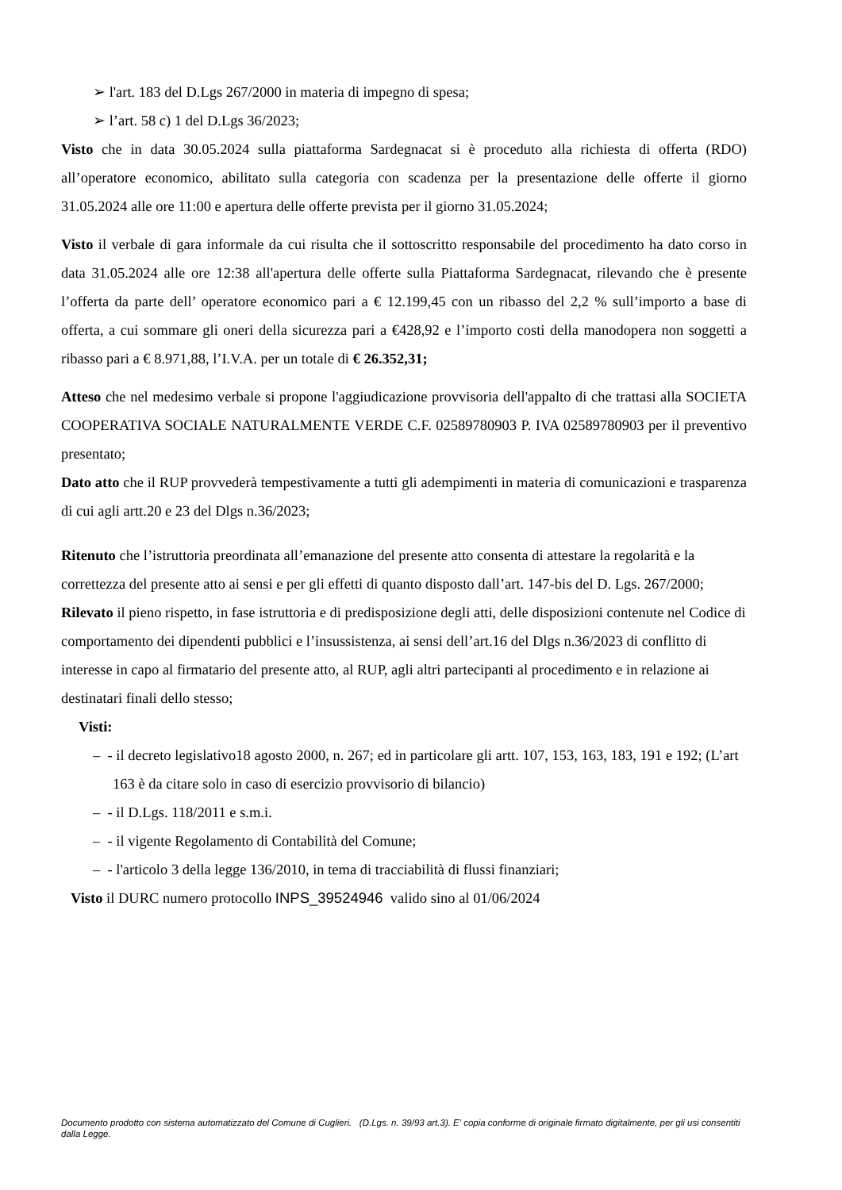➢ l'art. 183 del D.Lgs 267/2000 in materia di impegno di spesa;
➢ l’art. 58 c) 1 del D.Lgs 36/2023;
Visto che in data 30.05.2024 sulla piattaforma Sardegnacat si è proceduto alla richiesta di offerta (RDO) all’operatore economico, abilitato sulla categoria con scadenza per la presentazione delle offerte il giorno 31.05.2024 alle ore 11:00 e apertura delle offerte prevista per il giorno 31.05.2024;
Visto il verbale di gara informale da cui risulta che il sottoscritto responsabile del procedimento ha dato corso in data 31.05.2024 alle ore 12:38 all'apertura delle offerte sulla Piattaforma Sardegnacat, rilevando che è presente l’offerta da parte dell’ operatore economico pari a € 12.199,45 con un ribasso del 2,2 % sull’importo a base di offerta, a cui sommare gli oneri della sicurezza pari a €428,92 e l’importo costi della manodopera non soggetti a ribasso pari a € 8.971,88, l’I.V.A. per un totale di € 26.352,31;
Atteso che nel medesimo verbale si propone l'aggiudicazione provvisoria dell'appalto di che trattasi alla SOCIETA COOPERATIVA SOCIALE NATURALMENTE VERDE C.F. 02589780903 P. IVA 02589780903 per il preventivo presentato;
Dato atto che il RUP provvederà tempestivamente a tutti gli adempimenti in materia di comunicazioni e trasparenza di cui agli artt.20 e 23 del Dlgs n.36/2023;
Ritenuto che l’istruttoria preordinata all’emanazione del presente atto consenta di attestare la regolarità e la correttezza del presente atto ai sensi e per gli effetti di quanto disposto dall’art. 147-bis del D. Lgs. 267/2000;
Rilevato il pieno rispetto, in fase istruttoria e di predisposizione degli atti, delle disposizioni contenute nel Codice di comportamento dei dipendenti pubblici e l’insussistenza, ai sensi dell’art.16 del Dlgs n.36/2023 di conflitto di interesse in capo al firmatario del presente atto, al RUP, agli altri partecipanti al procedimento e in relazione ai destinatari finali dello stesso;
Visti:
– - il decreto legislativo18 agosto 2000, n. 267; ed in particolare gli artt. 107, 153, 163, 183, 191 e 192; (L’art 163 è da citare solo in caso di esercizio provvisorio di bilancio)
– - il D.Lgs. 118/2011 e s.m.i.
– - il vigente Regolamento di Contabilità del Comune;
– - l'articolo 3 della legge 136/2010, in tema di tracciabilità di flussi finanziari;
Visto il DURC numero protocollo INPS_39524946 valido sino al 01/06/2024
Documento prodotto con sistema automatizzato del Comune di Cuglieri. (D.Lgs. n. 39/93 art.3). E' copia conforme di originale firmato digitalmente, per gli usi consentiti dalla Legge.